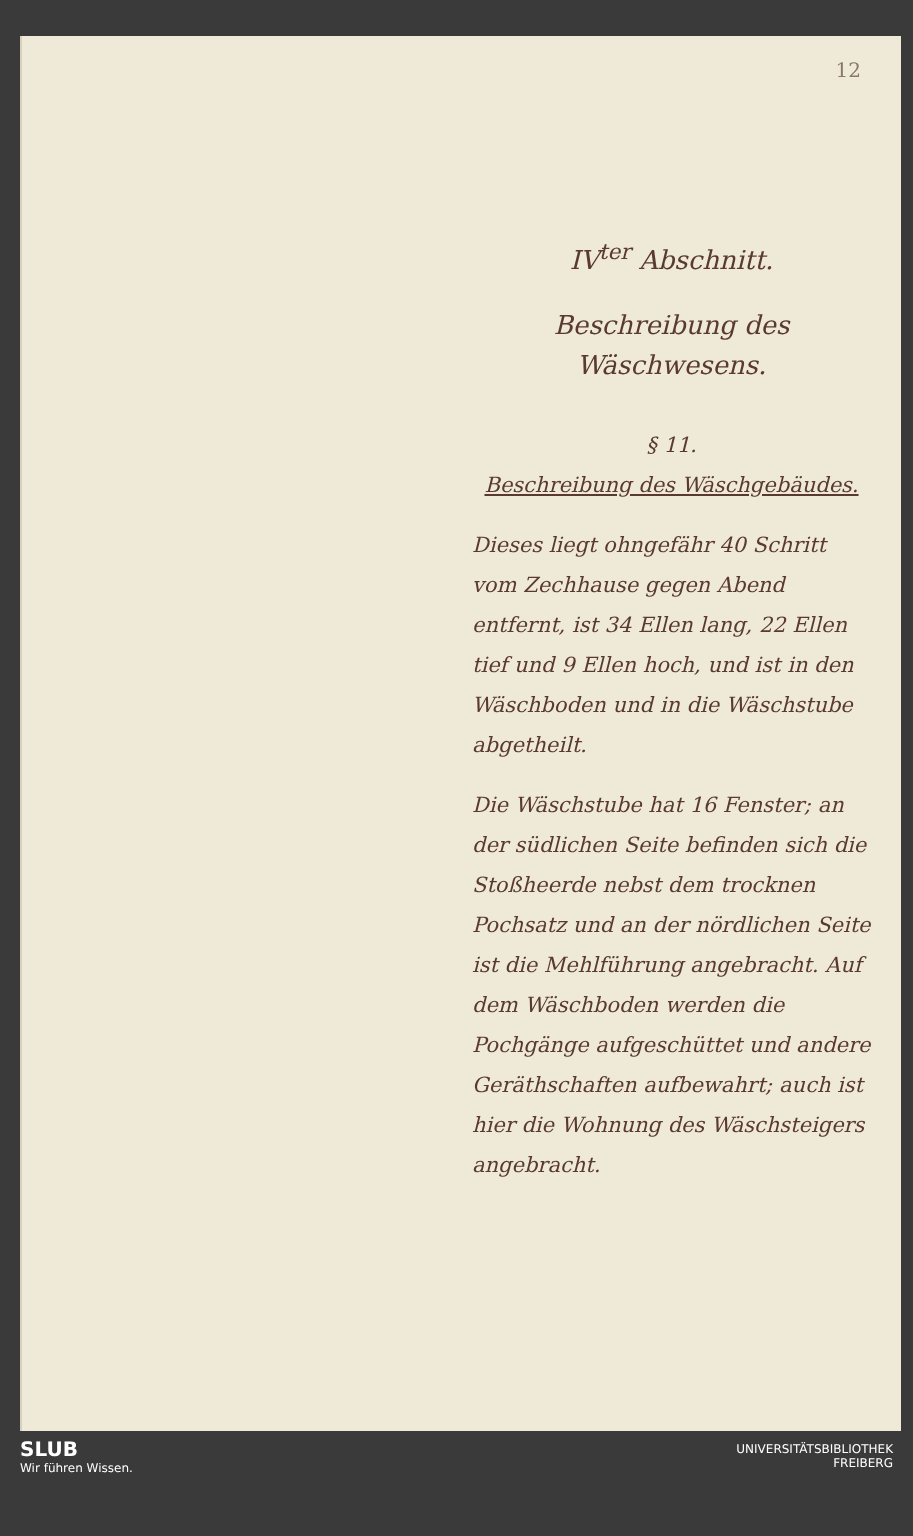12
IV<sup>ter</sup> Abschnitt.
Beschreibung des Wäschwesens.
§ 11.
Beschreibung des Wäschgebäudes.
Dieses liegt ohngefähr 40 Schritt vom Zechhause gegen Abend entfernt, ist 34 Ellen lang, 22 Ellen tief und 9 Ellen hoch, und ist in den Wäschboden und in die Wäschstube abgetheilt.
Die Wäschstube hat 16 Fenster; an der südlichen Seite befinden sich die Stoßheerde nebst dem trocknen Pochsatz und an der nördlichen Seite ist die Mehlführung angebracht. Auf dem Wäschboden werden die Pochgänge aufgeschüttet und andere Geräthschaften aufbewahrt; auch ist hier die Wohnung des Wäschsteigers angebracht.
SLUB
Wir führen Wissen.
UNIVERSITÄTSBIBLIOTHEK
FREIBERG